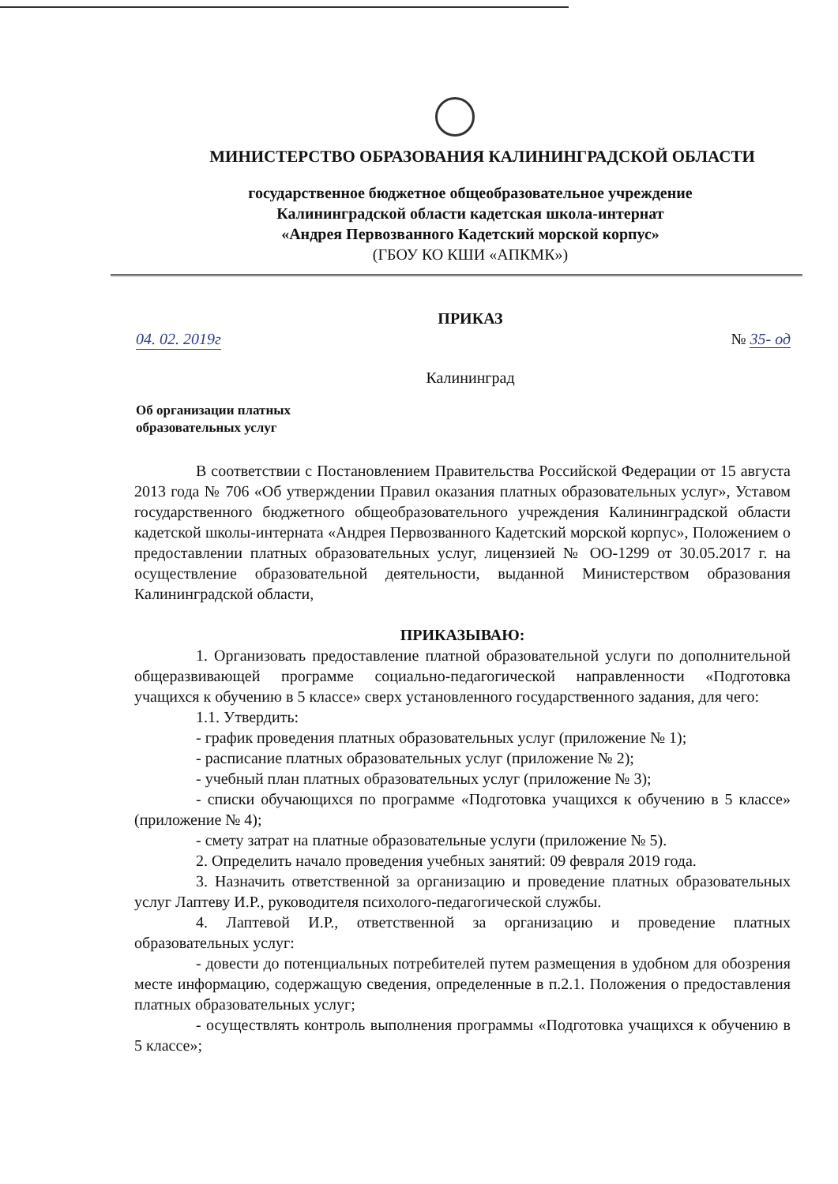МИНИСТЕРСТВО ОБРАЗОВАНИЯ КАЛИНИНГРАДСКОЙ ОБЛАСТИ
государственное бюджетное общеобразовательное учреждение
Калининградской области кадетская школа-интернат
«Андрея Первозванного Кадетский морской корпус»
(ГБОУ КО КШИ «АПКМК»)
ПРИКАЗ
04. 02. 2019г № 35- од
Калининград
Об организации платных
образовательных услуг
В соответствии с Постановлением Правительства Российской Федерации от 15 августа 2013 года № 706 «Об утверждении Правил оказания платных образовательных услуг», Уставом государственного бюджетного общеобразовательного учреждения Калининградской области кадетской школы-интерната «Андрея Первозванного Кадетский морской корпус», Положением о предоставлении платных образовательных услуг, лицензией № ОО-1299 от 30.05.2017 г. на осуществление образовательной деятельности, выданной Министерством образования Калининградской области,
ПРИКАЗЫВАЮ:
1. Организовать предоставление платной образовательной услуги по дополнительной общеразвивающей программе социально-педагогической направленности «Подготовка учащихся к обучению в 5 классе» сверх установленного государственного задания, для чего:
1.1. Утвердить:
- график проведения платных образовательных услуг (приложение № 1);
- расписание платных образовательных услуг (приложение № 2);
- учебный план платных образовательных услуг (приложение № 3);
- списки обучающихся по программе «Подготовка учащихся к обучению в 5 классе» (приложение № 4);
- смету затрат на платные образовательные услуги (приложение № 5).
2. Определить начало проведения учебных занятий: 09 февраля 2019 года.
3. Назначить ответственной за организацию и проведение платных образовательных услуг Лаптеву И.Р., руководителя психолого-педагогической службы.
4. Лаптевой И.Р., ответственной за организацию и проведение платных образовательных услуг:
- довести до потенциальных потребителей путем размещения в удобном для обозрения месте информацию, содержащую сведения, определенные в п.2.1. Положения о предоставления платных образовательных услуг;
- осуществлять контроль выполнения программы «Подготовка учащихся к обучению в 5 классе»;